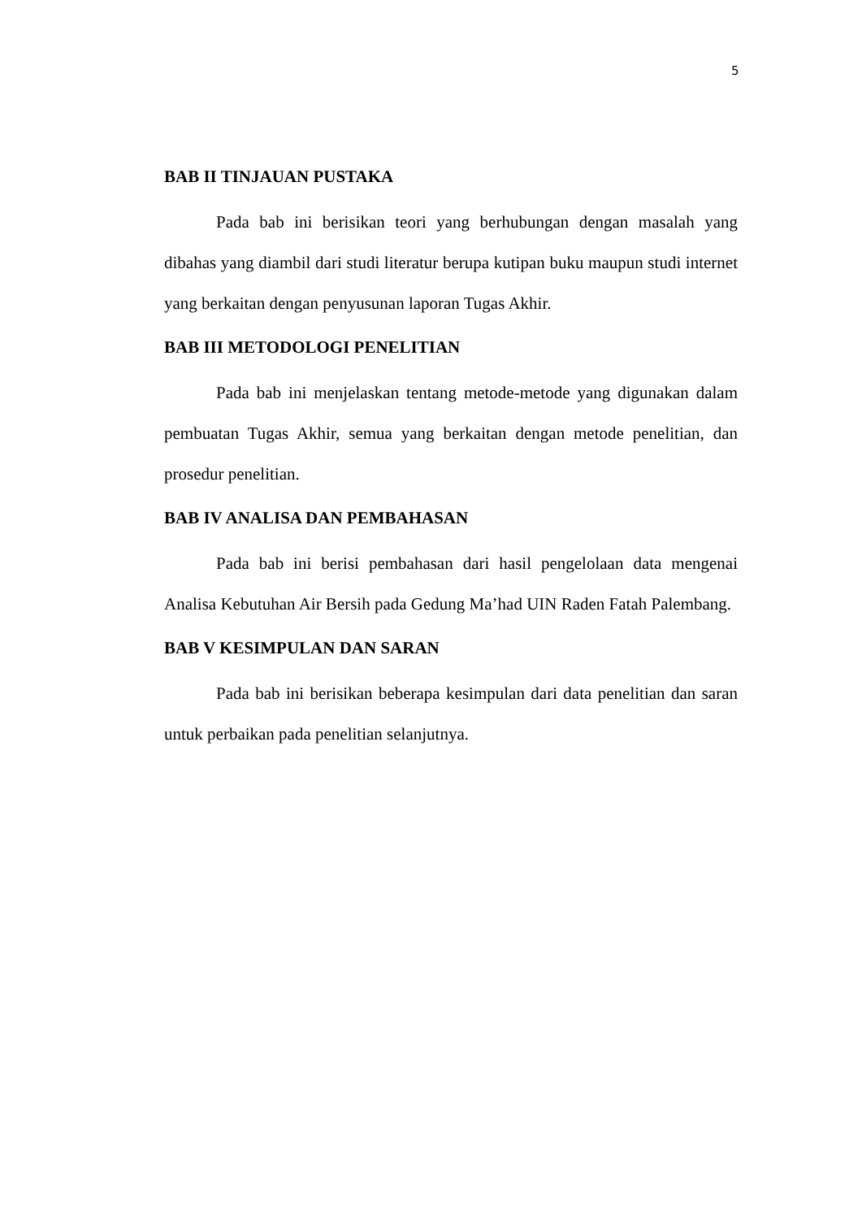5
BAB II TINJAUAN PUSTAKA
Pada bab ini berisikan teori yang berhubungan dengan masalah yang dibahas yang diambil dari studi literatur berupa kutipan buku maupun studi internet yang berkaitan dengan penyusunan laporan Tugas Akhir.
BAB III METODOLOGI PENELITIAN
Pada bab ini menjelaskan tentang metode-metode yang digunakan dalam pembuatan Tugas Akhir, semua yang berkaitan dengan metode penelitian, dan prosedur penelitian.
BAB IV ANALISA DAN PEMBAHASAN
Pada bab ini berisi pembahasan dari hasil pengelolaan data mengenai Analisa Kebutuhan Air Bersih pada Gedung Ma’had UIN Raden Fatah Palembang.
BAB V KESIMPULAN DAN SARAN
Pada bab ini berisikan beberapa kesimpulan dari data penelitian dan saran untuk perbaikan pada penelitian selanjutnya.